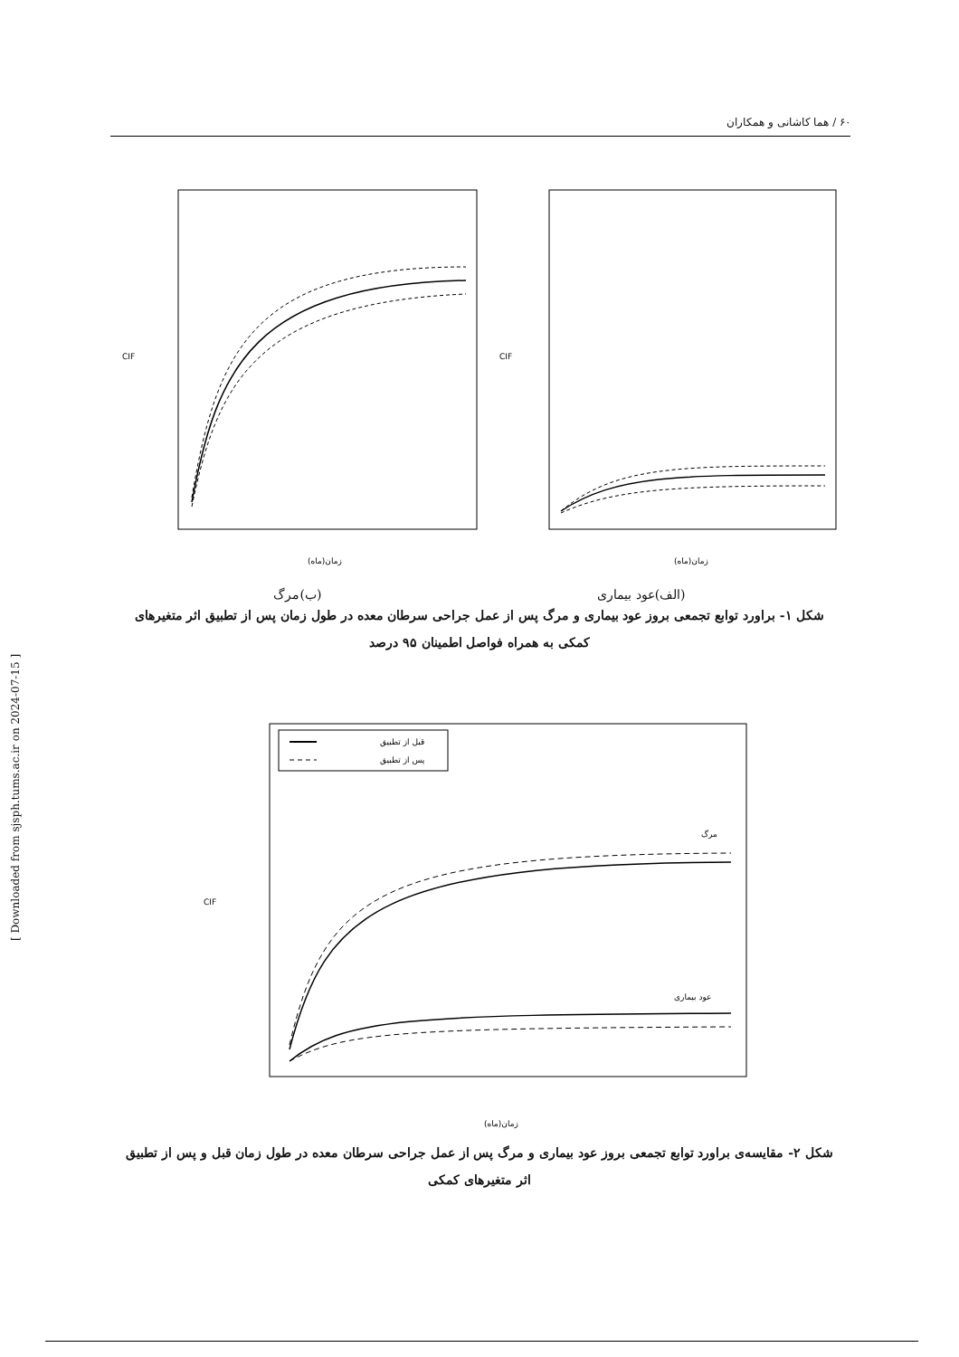۶۰ / هما کاشانی و همکاران
[ Downloaded from sjsph.tums.ac.ir on 2024-07-15 ]
CIF
زمان(ماه)
CIF
زمان(ماه)
(الف)عود بیماری (ب)مرگ
شکل ۱- براورد توابع تجمعی بروز عود بیماری و مرگ پس از عمل جراحی سرطان معده در طول زمان پس از تطبیق اثر متغیرهای کمکی به همراه فواصل اطمینان ۹۵ درصد
قبل از تطبیق
پس از تطبیق
CIF
مرگ
عود بیماری
زمان(ماه)
شکل ۲- مقایسه‌ی براورد توابع تجمعی بروز عود بیماری و مرگ پس از عمل جراحی سرطان معده در طول زمان قبل و پس از تطبیق اثر متغیرهای کمکی